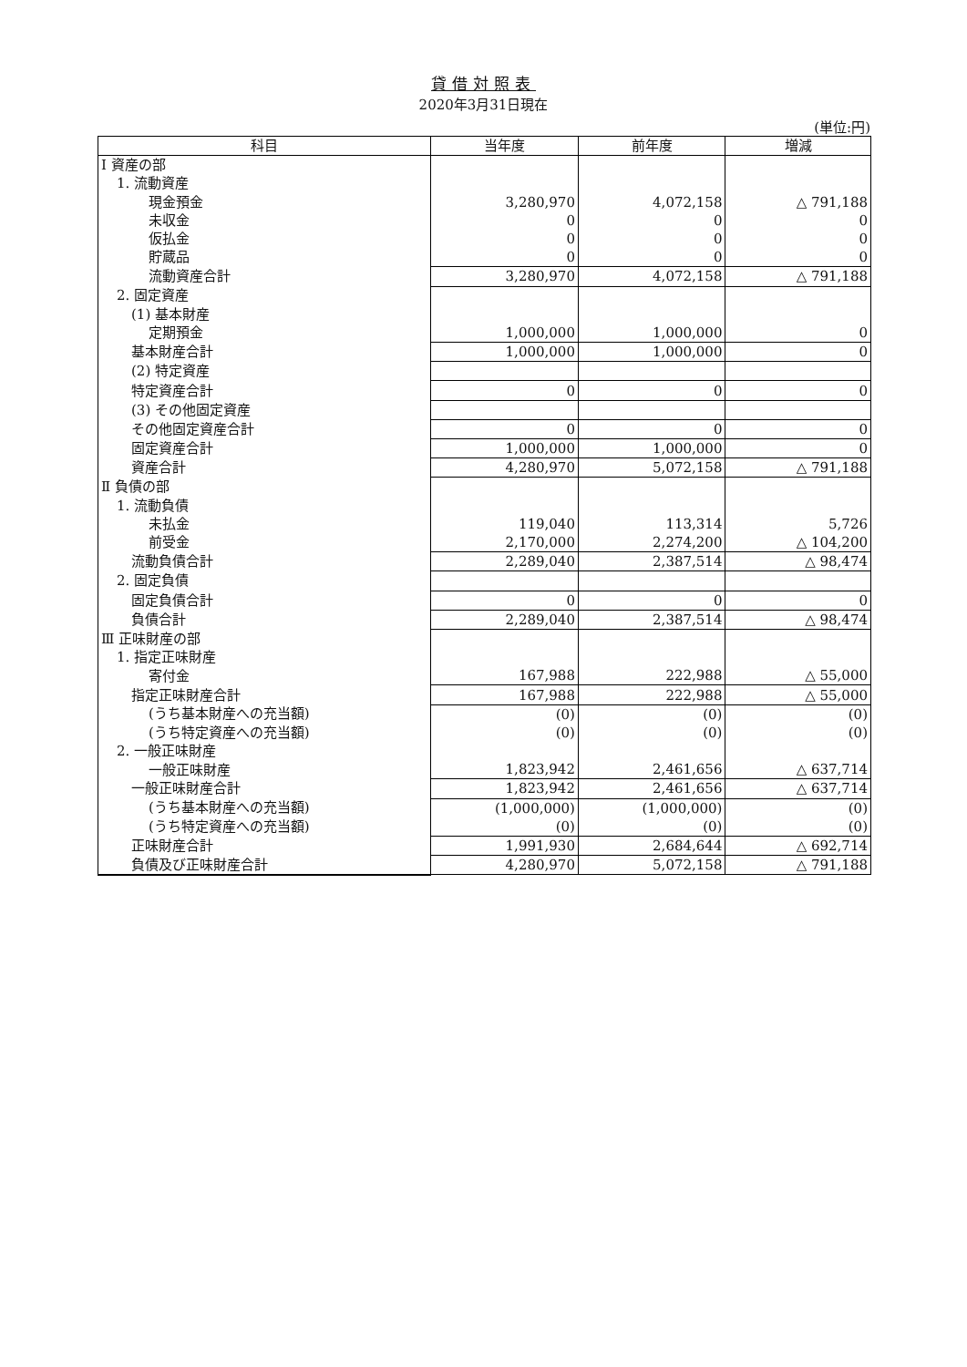貸借対照表
2020年3月31日現在
(単位:円)
| 科目 | 当年度 | 前年度 | 増減 |
| --- | --- | --- | --- |
| Ⅰ 資産の部 | | | |
| 1. 流動資産 | | | |
| 現金預金 | 3,280,970 | 4,072,158 | △ 791,188 |
| 未収金 | 0 | 0 | 0 |
| 仮払金 | 0 | 0 | 0 |
| 貯蔵品 | 0 | 0 | 0 |
| 流動資産合計 | 3,280,970 | 4,072,158 | △ 791,188 |
| 2. 固定資産 | | | |
| (1) 基本財産 | | | |
| 定期預金 | 1,000,000 | 1,000,000 | 0 |
| 基本財産合計 | 1,000,000 | 1,000,000 | 0 |
| (2) 特定資産 | | | |
| 特定資産合計 | 0 | 0 | 0 |
| (3) その他固定資産 | | | |
| その他固定資産合計 | 0 | 0 | 0 |
| 固定資産合計 | 1,000,000 | 1,000,000 | 0 |
| 資産合計 | 4,280,970 | 5,072,158 | △ 791,188 |
| Ⅱ 負債の部 | | | |
| 1. 流動負債 | | | |
| 未払金 | 119,040 | 113,314 | 5,726 |
| 前受金 | 2,170,000 | 2,274,200 | △ 104,200 |
| 流動負債合計 | 2,289,040 | 2,387,514 | △ 98,474 |
| 2. 固定負債 | | | |
| 固定負債合計 | 0 | 0 | 0 |
| 負債合計 | 2,289,040 | 2,387,514 | △ 98,474 |
| Ⅲ 正味財産の部 | | | |
| 1. 指定正味財産 | | | |
| 寄付金 | 167,988 | 222,988 | △ 55,000 |
| 指定正味財産合計 | 167,988 | 222,988 | △ 55,000 |
| (うち基本財産への充当額) | (0) | (0) | (0) |
| (うち特定資産への充当額) | (0) | (0) | (0) |
| 2. 一般正味財産 | | | |
| 一般正味財産 | 1,823,942 | 2,461,656 | △ 637,714 |
| 一般正味財産合計 | 1,823,942 | 2,461,656 | △ 637,714 |
| (うち基本財産への充当額) | (1,000,000) | (1,000,000) | (0) |
| (うち特定資産への充当額) | (0) | (0) | (0) |
| 正味財産合計 | 1,991,930 | 2,684,644 | △ 692,714 |
| 負債及び正味財産合計 | 4,280,970 | 5,072,158 | △ 791,188 |